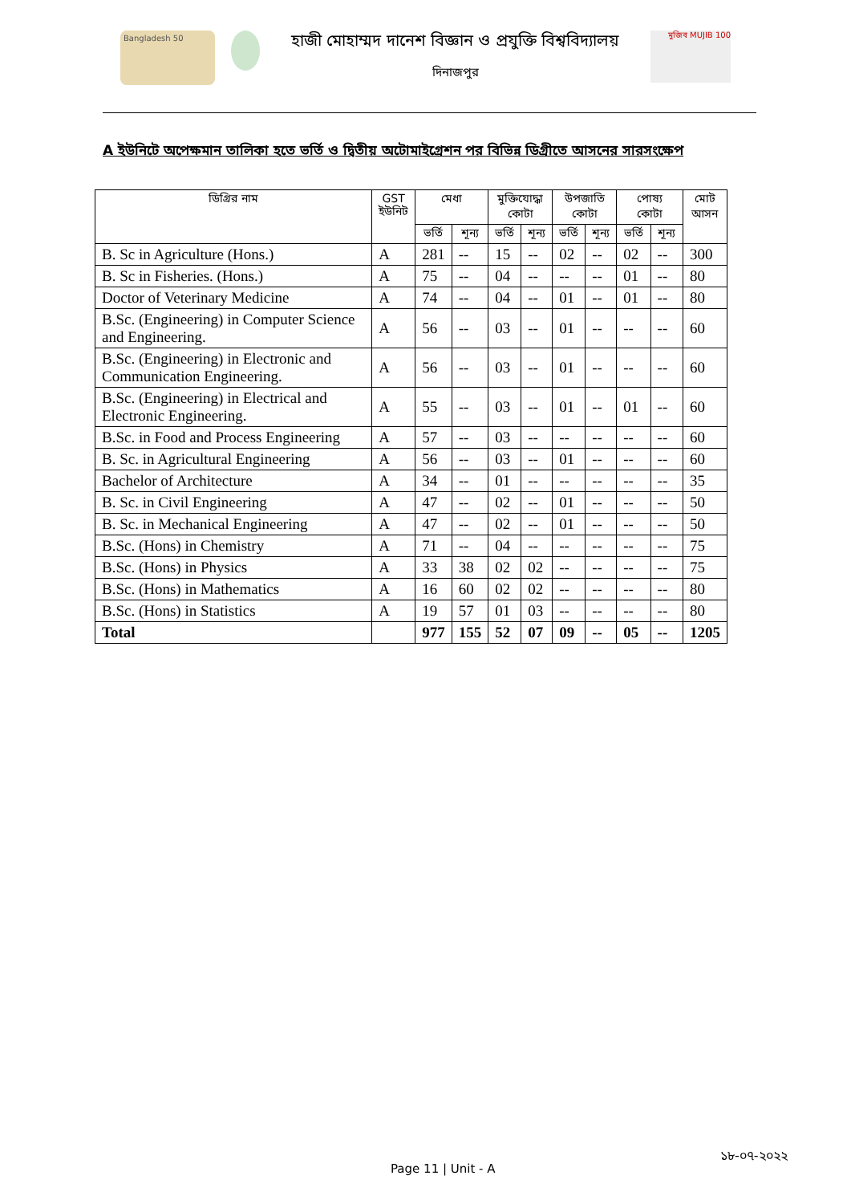Bangladesh 50
হাজী মোহাম্মদ দানেশ বিজ্ঞান ও প্রযুক্তি বিশ্ববিদ্যালয়
দিনাজপুর
মুজিব MUJIB 100
A ইউনিটে অপেক্ষমান তালিকা হতে ভর্তি ও দ্বিতীয় অটোমাইগ্রেশন পর বিভিন্ন ডিগ্রীতে আসনের সারসংক্ষেপ
| ডিগ্রির নাম | GST ইউনিট | মেধা | | মুক্তিযোদ্ধা কোটা | | উপজাতি কোটা | | পোষ্য কোটা | | মোট আসন |
| --- | --- | --- | --- | --- | --- | --- | --- | --- | --- | --- |
| | | ভর্তি | শূন্য | ভর্তি | শূন্য | ভর্তি | শূন্য | ভর্তি | শূন্য | |
| B. Sc in Agriculture (Hons.) | A | 281 | -- | 15 | -- | 02 | -- | 02 | -- | 300 |
| B. Sc in Fisheries. (Hons.) | A | 75 | -- | 04 | -- | -- | -- | 01 | -- | 80 |
| Doctor of Veterinary Medicine | A | 74 | -- | 04 | -- | 01 | -- | 01 | -- | 80 |
| B.Sc. (Engineering) in Computer Science and Engineering. | A | 56 | -- | 03 | -- | 01 | -- | -- | -- | 60 |
| B.Sc. (Engineering) in Electronic and Communication Engineering. | A | 56 | -- | 03 | -- | 01 | -- | -- | -- | 60 |
| B.Sc. (Engineering) in Electrical and Electronic Engineering. | A | 55 | -- | 03 | -- | 01 | -- | 01 | -- | 60 |
| B.Sc. in Food and Process Engineering | A | 57 | -- | 03 | -- | -- | -- | -- | -- | 60 |
| B. Sc. in Agricultural Engineering | A | 56 | -- | 03 | -- | 01 | -- | -- | -- | 60 |
| Bachelor of Architecture | A | 34 | -- | 01 | -- | -- | -- | -- | -- | 35 |
| B. Sc. in Civil Engineering | A | 47 | -- | 02 | -- | 01 | -- | -- | -- | 50 |
| B. Sc. in Mechanical Engineering | A | 47 | -- | 02 | -- | 01 | -- | -- | -- | 50 |
| B.Sc. (Hons) in Chemistry | A | 71 | -- | 04 | -- | -- | -- | -- | -- | 75 |
| B.Sc. (Hons) in Physics | A | 33 | 38 | 02 | 02 | -- | -- | -- | -- | 75 |
| B.Sc. (Hons) in Mathematics | A | 16 | 60 | 02 | 02 | -- | -- | -- | -- | 80 |
| B.Sc. (Hons) in Statistics | A | 19 | 57 | 01 | 03 | -- | -- | -- | -- | 80 |
| Total | | 977 | 155 | 52 | 07 | 09 | -- | 05 | -- | 1205 |
Page 11 | Unit - A
১৮-০৭-২০২২